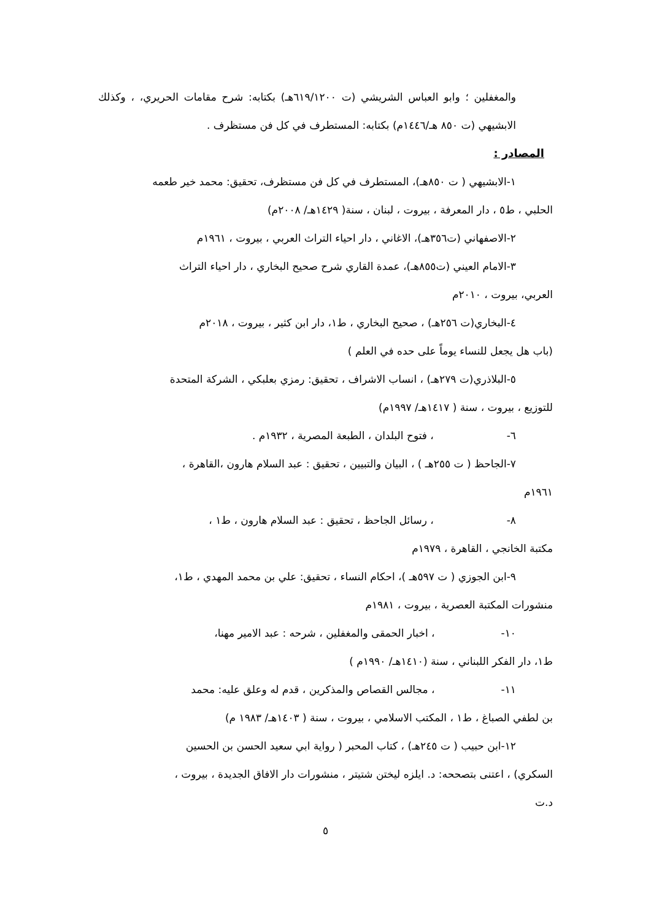والمغفلين ؛ وابو العباس الشريشي (ت ٦١٩/١٢٠٠هـ) بكتابه: شرح مقامات الحريري، ، وكذلك الابشيهي (ت ٨٥٠ هـ/١٤٤٦م) بكتابه: المستطرف في كل فن مستظرف .
المصادر :
١-الابشيهي ( ت ٨٥٠هـ)، المستطرف في كل فن مستظرف، تحقيق: محمد خير طعمه
الحلبي ، ط٥ ، دار المعرفة ، بيروت ، لبنان ، سنة( ١٤٢٩هـ/ ٢٠٠٨م)
٢-الاصفهاني (ت٣٥٦هـ)، الاغاني ، دار احياء التراث العربي ، بيروت ، ١٩٦١م
٣-الامام العيني (ت٨٥٥هـ)، عمدة القاري شرح صحيح البخاري ، دار احياء التراث
العربي، بيروت ، ٢٠١٠م
٤-البخاري(ت ٢٥٦هـ) ، صحيح البخاري ، ط١، دار ابن كثير ، بيروت ، ٢٠١٨م
(باب هل يجعل للنساء يوماً على حده في العلم )
٥-البلاذري(ت ٢٧٩هـ) ، انساب الاشراف ، تحقيق: رمزي بعلبكي ، الشركة المتحدة
للتوزيع ، بيروت ، سنة ( ١٤١٧هـ/ ١٩٩٧م)
٦- ، فتوح البلدان ، الطبعة المصرية ، ١٩٣٢م .
٧-الجاحظ ( ت ٢٥٥هـ ) ، البيان والتبيين ، تحقيق : عبد السلام هارون ،القاهرة ،
١٩٦١م
٨- ، رسائل الجاحظ ، تحقيق : عبد السلام هارون ، ط١ ،
مكتبة الخانجي ، القاهرة ، ١٩٧٩م
٩-ابن الجوزي ( ت ٥٩٧هـ )، احكام النساء ، تحقيق: علي بن محمد المهدي ، ط١،
منشورات المكتبة العصرية ، بيروت ، ١٩٨١م
١٠- ، اخبار الحمقى والمغفلين ، شرحه : عبد الامير مهنا،
ط١، دار الفكر اللبناني ، سنة (١٤١٠هـ/ ١٩٩٠م )
١١- ، مجالس القصاص والمذكرين ، قدم له وعلق عليه: محمد
بن لطفي الصباغ ، ط١ ، المكتب الاسلامي ، بيروت ، سنة ( ١٤٠٣هـ/ ١٩٨٣ م)
١٢-ابن حبيب ( ت ٢٤٥هـ) ، كتاب المحبر ( رواية ابي سعيد الحسن بن الحسين
السكري) ، اعتنى بتصححه: د. ايلزه ليختن شتيتر ، منشورات دار الافاق الجديدة ، بيروت ،
د.ت
٥